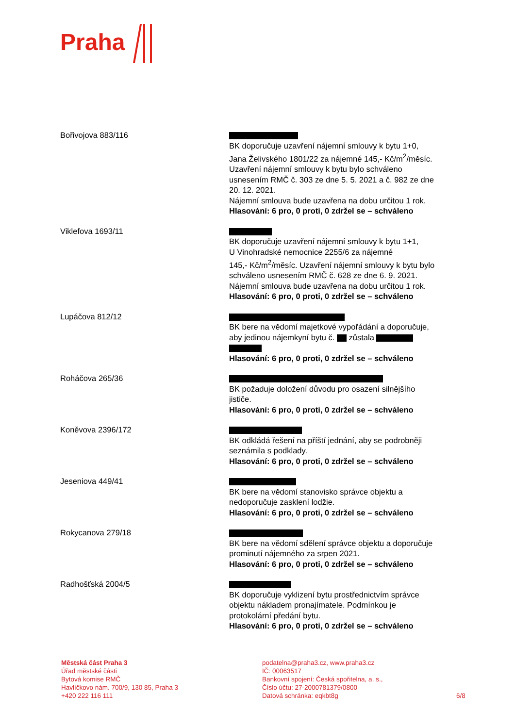Praha
| Bořivojova 883/116 | BK doporučuje uzavření nájemní smlouvy k bytu 1+0, Jana Želivského 1801/22 za nájemné 145,- Kč/m<sup>2</sup>/měsíc. Uzavření nájemní smlouvy k bytu bylo schváleno usnesením RMČ č. 303 ze dne 5. 5. 2021 a č. 982 ze dne 20. 12. 2021. Nájemní smlouva bude uzavřena na dobu určitou 1 rok. Hlasování: 6 pro, 0 proti, 0 zdržel se – schváleno |
| Viklefova 1693/11 | BK doporučuje uzavření nájemní smlouvy k bytu 1+1, U Vinohradské nemocnice 2255/6 za nájemné 145,- Kč/m<sup>2</sup>/měsíc. Uzavření nájemní smlouvy k bytu bylo schváleno usnesením RMČ č. 628 ze dne 6. 9. 2021. Nájemní smlouva bude uzavřena na dobu určitou 1 rok. Hlasování: 6 pro, 0 proti, 0 zdržel se – schváleno |
| Lupáčova 812/12 | BK bere na vědomí majetkové vypořádání a doporučuje, aby jedinou nájemkyní bytu č. zůstala Hlasování: 6 pro, 0 proti, 0 zdržel se – schváleno |
| Roháčova 265/36 | BK požaduje doložení důvodu pro osazení silnějšího jističe. Hlasování: 6 pro, 0 proti, 0 zdržel se – schváleno |
| Koněvova 2396/172 | BK odkládá řešení na příští jednání, aby se podrobněji seznámila s podklady. Hlasování: 6 pro, 0 proti, 0 zdržel se – schváleno |
| Jeseniova 449/41 | BK bere na vědomí stanovisko správce objektu a nedoporučuje zasklení lodžie. Hlasování: 6 pro, 0 proti, 0 zdržel se – schváleno |
| Rokycanova 279/18 | BK bere na vědomí sdělení správce objektu a doporučuje prominutí nájemného za srpen 2021. Hlasování: 6 pro, 0 proti, 0 zdržel se – schváleno |
| Radhošťská 2004/5 | BK doporučuje vyklizení bytu prostřednictvím správce objektu nákladem pronajímatele. Podmínkou je protokolární předání bytu. Hlasování: 6 pro, 0 proti, 0 zdržel se – schváleno |
Městská část Praha 3
Úřad městské části
Bytová komise RMČ
Havlíčkovo nám. 700/9, 130 85, Praha 3
+420 222 116 111
podatelna@praha3.cz, www.praha3.cz
IČ: 00063517
Bankovní spojení: Česká spořitelna, a. s.,
Číslo účtu: 27-2000781379/0800
Datová schránka: eqkbt8g
6/8